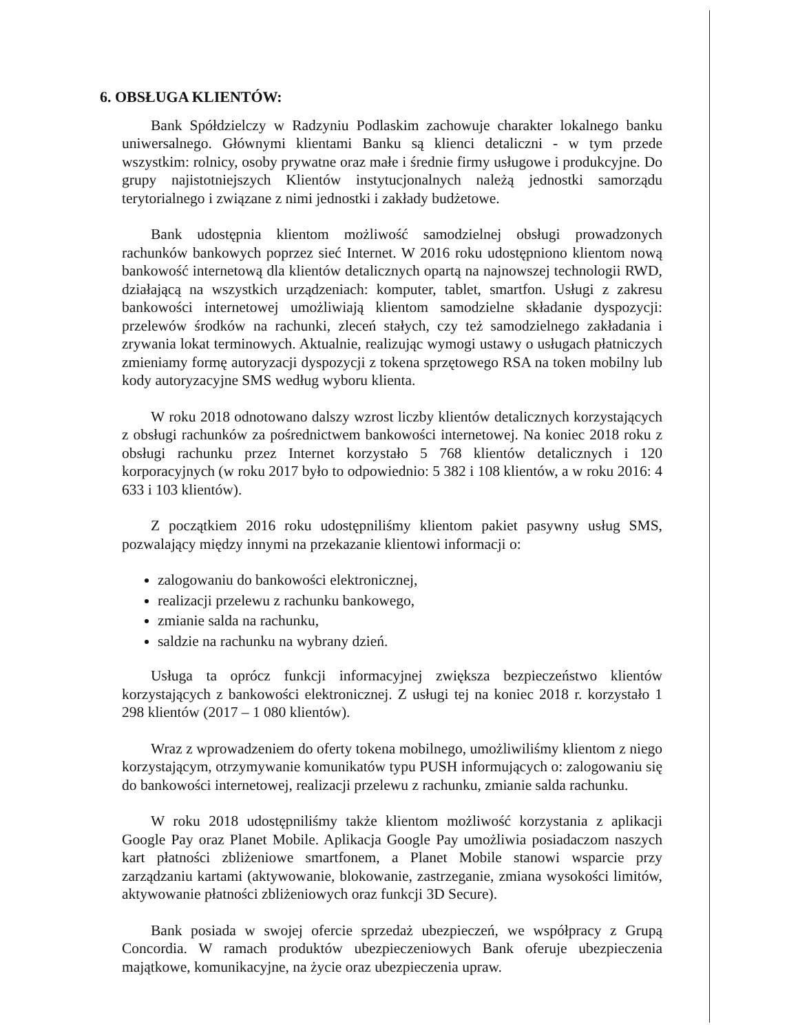6. OBSŁUGA KLIENTÓW:
Bank Spółdzielczy w Radzyniu Podlaskim zachowuje charakter lokalnego banku uniwersalnego. Głównymi klientami Banku są klienci detaliczni - w tym przede wszystkim: rolnicy, osoby prywatne oraz małe i średnie firmy usługowe i produkcyjne. Do grupy najistotniejszych Klientów instytucjonalnych należą jednostki samorządu terytorialnego i związane z nimi jednostki i zakłady budżetowe.
Bank udostępnia klientom możliwość samodzielnej obsługi prowadzonych rachunków bankowych poprzez sieć Internet. W 2016 roku udostępniono klientom nową bankowość internetową dla klientów detalicznych opartą na najnowszej technologii RWD, działającą na wszystkich urządzeniach: komputer, tablet, smartfon. Usługi z zakresu bankowości internetowej umożliwiają klientom samodzielne składanie dyspozycji: przelewów środków na rachunki, zleceń stałych, czy też samodzielnego zakładania i zrywania lokat terminowych. Aktualnie, realizując wymogi ustawy o usługach płatniczych zmieniamy formę autoryzacji dyspozycji z tokena sprzętowego RSA na token mobilny lub kody autoryzacyjne SMS według wyboru klienta.
W roku 2018 odnotowano dalszy wzrost liczby klientów detalicznych korzystających z obsługi rachunków za pośrednictwem bankowości internetowej. Na koniec 2018 roku z obsługi rachunku przez Internet korzystało 5 768 klientów detalicznych i 120 korporacyjnych (w roku 2017 było to odpowiednio: 5 382 i 108 klientów, a w roku 2016: 4 633 i 103 klientów).
Z początkiem 2016 roku udostępniliśmy klientom pakiet pasywny usług SMS, pozwalający między innymi na przekazanie klientowi informacji o:
zalogowaniu do bankowości elektronicznej,
realizacji przelewu z rachunku bankowego,
zmianie salda na rachunku,
saldzie na rachunku na wybrany dzień.
Usługa ta oprócz funkcji informacyjnej zwiększa bezpieczeństwo klientów korzystających z bankowości elektronicznej. Z usługi tej na koniec 2018 r. korzystało 1 298 klientów (2017 – 1 080 klientów).
Wraz z wprowadzeniem do oferty tokena mobilnego, umożliwiliśmy klientom z niego korzystającym, otrzymywanie komunikatów typu PUSH informujących o: zalogowaniu się do bankowości internetowej, realizacji przelewu z rachunku, zmianie salda rachunku.
W roku 2018 udostępniliśmy także klientom możliwość korzystania z aplikacji Google Pay oraz Planet Mobile. Aplikacja Google Pay umożliwia posiadaczom naszych kart płatności zbliżeniowe smartfonem, a Planet Mobile stanowi wsparcie przy zarządzaniu kartami (aktywowanie, blokowanie, zastrzeganie, zmiana wysokości limitów, aktywowanie płatności zbliżeniowych oraz funkcji 3D Secure).
Bank posiada w swojej ofercie sprzedaż ubezpieczeń, we współpracy z Grupą Concordia. W ramach produktów ubezpieczeniowych Bank oferuje ubezpieczenia majątkowe, komunikacyjne, na życie oraz ubezpieczenia upraw.